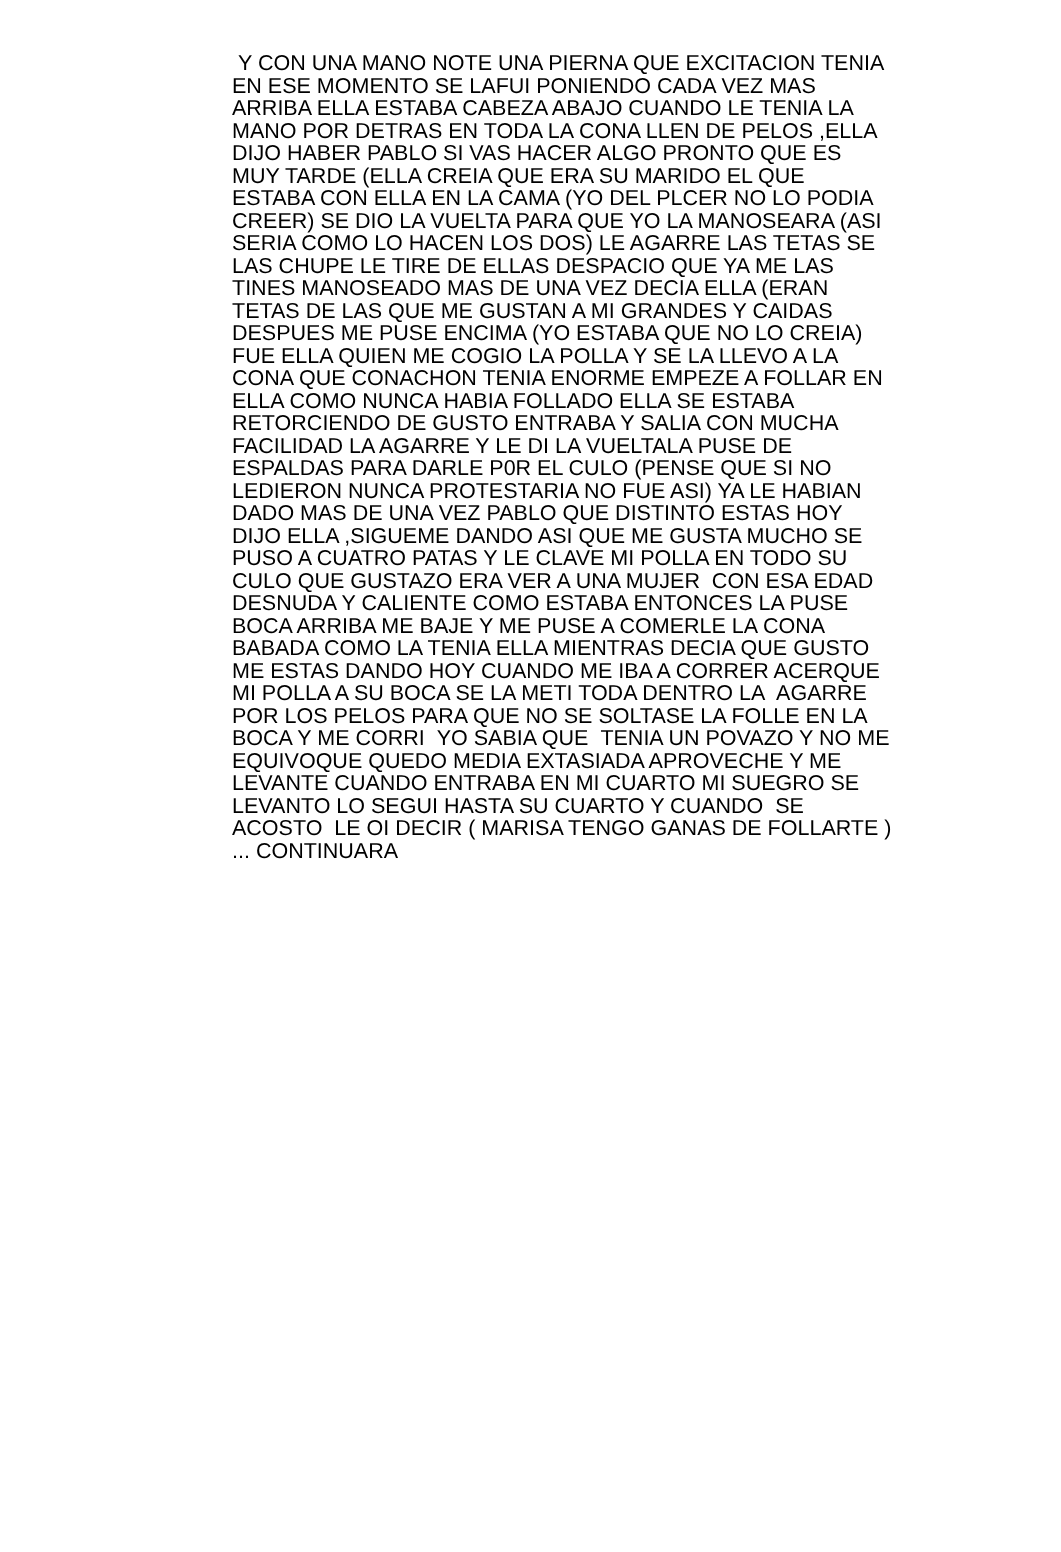Y CON UNA MANO NOTE UNA PIERNA QUE EXCITACION TENIA
EN ESE MOMENTO SE LAFUI PONIENDO CADA VEZ MAS
ARRIBA ELLA ESTABA CABEZA ABAJO CUANDO LE TENIA LA
MANO POR DETRAS EN TODA LA CONA LLEN DE PELOS ,ELLA
DIJO HABER PABLO SI VAS HACER ALGO PRONTO QUE ES
MUY TARDE (ELLA CREIA QUE ERA SU MARIDO EL QUE
ESTABA CON ELLA EN LA CAMA (YO DEL PLCER NO LO PODIA
CREER) SE DIO LA VUELTA PARA QUE YO LA MANOSEARA (ASI
SERIA COMO LO HACEN LOS DOS) LE AGARRE LAS TETAS SE
LAS CHUPE LE TIRE DE ELLAS DESPACIO QUE YA ME LAS
TINES MANOSEADO MAS DE UNA VEZ DECIA ELLA (ERAN
TETAS DE LAS QUE ME GUSTAN A MI GRANDES Y CAIDAS
DESPUES ME PUSE ENCIMA (YO ESTABA QUE NO LO CREIA)
FUE ELLA QUIEN ME COGIO LA POLLA Y SE LA LLEVO A LA
CONA QUE CONACHON TENIA ENORME EMPEZE A FOLLAR EN
ELLA COMO NUNCA HABIA FOLLADO ELLA SE ESTABA
RETORCIENDO DE GUSTO ENTRABA Y SALIA CON MUCHA
FACILIDAD LA AGARRE Y LE DI LA VUELTALA PUSE DE
ESPALDAS PARA DARLE P0R EL CULO (PENSE QUE SI NO
LEDIERON NUNCA PROTESTARIA NO FUE ASI) YA LE HABIAN
DADO MAS DE UNA VEZ PABLO QUE DISTINTO ESTAS HOY
DIJO ELLA ,SIGUEME DANDO ASI QUE ME GUSTA MUCHO SE
PUSO A CUATRO PATAS Y LE CLAVE MI POLLA EN TODO SU
CULO QUE GUSTAZO ERA VER A UNA MUJER CON ESA EDAD
DESNUDA Y CALIENTE COMO ESTABA ENTONCES LA PUSE
BOCA ARRIBA ME BAJE Y ME PUSE A COMERLE LA CONA
BABADA COMO LA TENIA ELLA MIENTRAS DECIA QUE GUSTO
ME ESTAS DANDO HOY CUANDO ME IBA A CORRER ACERQUE
MI POLLA A SU BOCA SE LA METI TODA DENTRO LA AGARRE
POR LOS PELOS PARA QUE NO SE SOLTASE LA FOLLE EN LA
BOCA Y ME CORRI YO SABIA QUE TENIA UN POVAZO Y NO ME
EQUIVOQUE QUEDO MEDIA EXTASIADA APROVECHE Y ME
LEVANTE CUANDO ENTRABA EN MI CUARTO MI SUEGRO SE
LEVANTO LO SEGUI HASTA SU CUARTO Y CUANDO SE
ACOSTO LE OI DECIR ( MARISA TENGO GANAS DE FOLLARTE )
... CONTINUARA